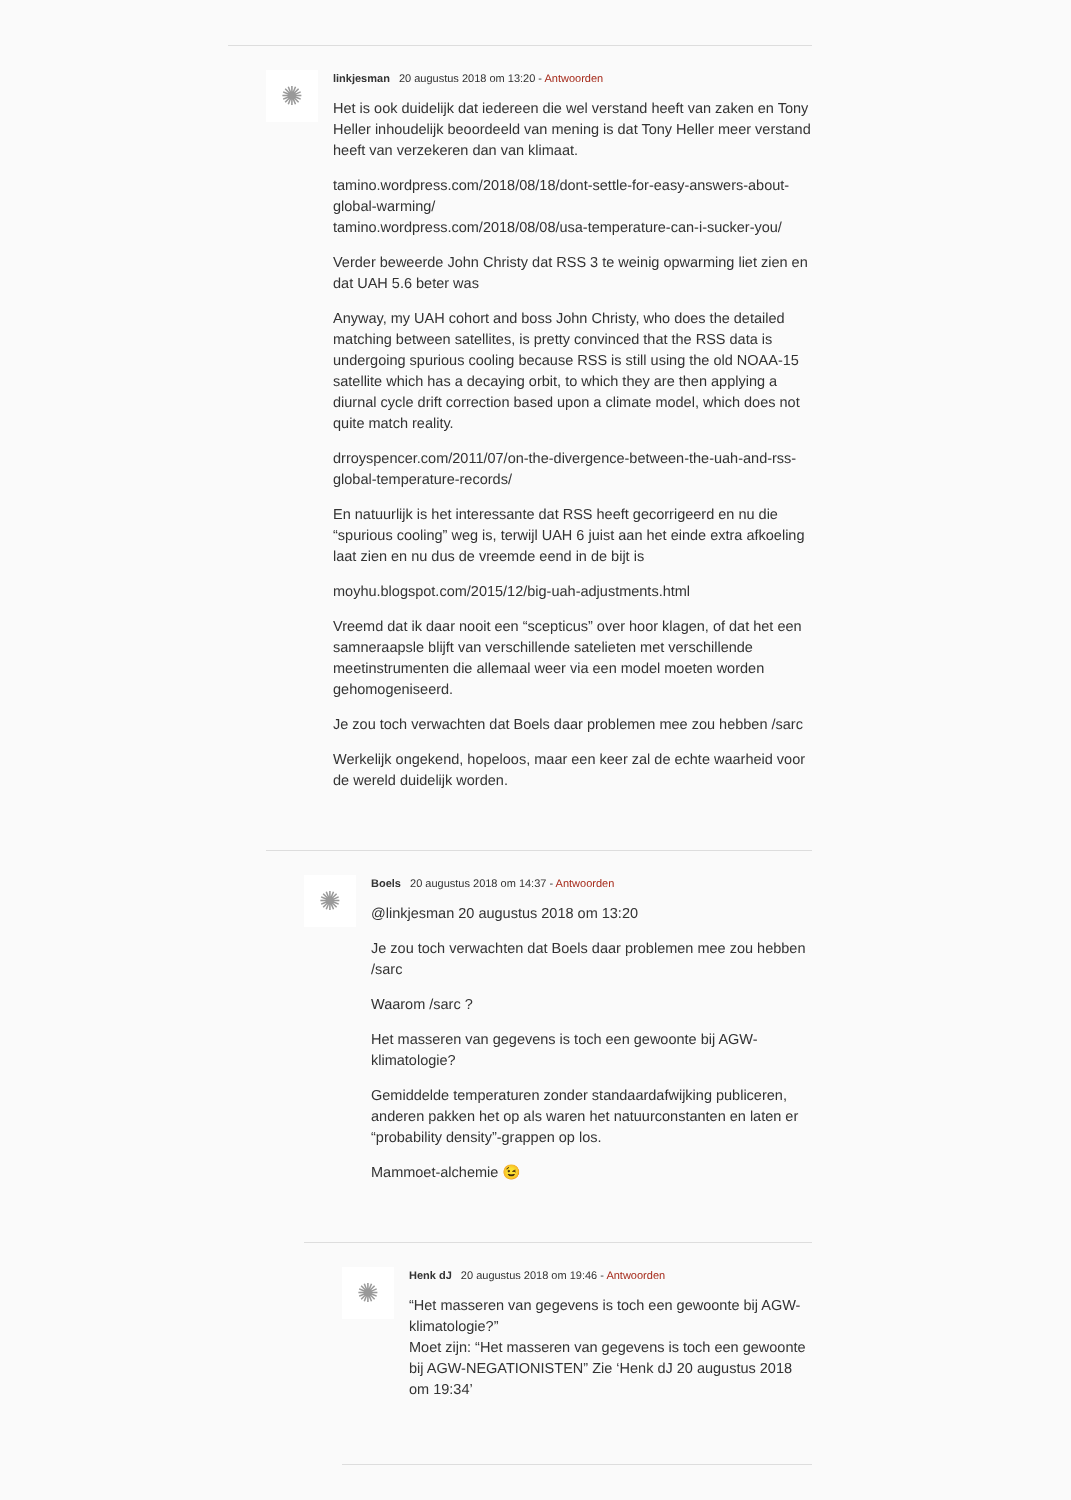✺
linkjesman 20 augustus 2018 om 13:20 - Antwoorden
Het is ook duidelijk dat iedereen die wel verstand heeft van zaken en Tony Heller inhoudelijk beoordeeld van mening is dat Tony Heller meer verstand heeft van verzekeren dan van klimaat.
tamino.wordpress.com/2018/08/18/dont-settle-for-easy-answers-about-global-warming/
tamino.wordpress.com/2018/08/08/usa-temperature-can-i-sucker-you/
Verder beweerde John Christy dat RSS 3 te weinig opwarming liet zien en dat UAH 5.6 beter was
Anyway, my UAH cohort and boss John Christy, who does the detailed matching between satellites, is pretty convinced that the RSS data is undergoing spurious cooling because RSS is still using the old NOAA-15 satellite which has a decaying orbit, to which they are then applying a diurnal cycle drift correction based upon a climate model, which does not quite match reality.
drroyspencer.com/2011/07/on-the-divergence-between-the-uah-and-rss-global-temperature-records/
En natuurlijk is het interessante dat RSS heeft gecorrigeerd en nu die “spurious cooling” weg is, terwijl UAH 6 juist aan het einde extra afkoeling laat zien en nu dus de vreemde eend in de bijt is
moyhu.blogspot.com/2015/12/big-uah-adjustments.html
Vreemd dat ik daar nooit een “scepticus” over hoor klagen, of dat het een samneraapsle blijft van verschillende satelieten met verschillende meetinstrumenten die allemaal weer via een model moeten worden gehomogeniseerd.
Je zou toch verwachten dat Boels daar problemen mee zou hebben /sarc
Werkelijk ongekend, hopeloos, maar een keer zal de echte waarheid voor de wereld duidelijk worden.
✺
Boels 20 augustus 2018 om 14:37 - Antwoorden
@linkjesman 20 augustus 2018 om 13:20
Je zou toch verwachten dat Boels daar problemen mee zou hebben /sarc
Waarom /sarc ?
Het masseren van gegevens is toch een gewoonte bij AGW-klimatologie?
Gemiddelde temperaturen zonder standaardafwijking publiceren, anderen pakken het op als waren het natuurconstanten en laten er “probability density”-grappen op los.
Mammoet-alchemie 😉
✺
Henk dJ 20 augustus 2018 om 19:46 - Antwoorden
“Het masseren van gegevens is toch een gewoonte bij AGW-klimatologie?”
Moet zijn: “Het masseren van gegevens is toch een gewoonte bij AGW-NEGATIONISTEN” Zie ‘Henk dJ 20 augustus 2018 om 19:34’